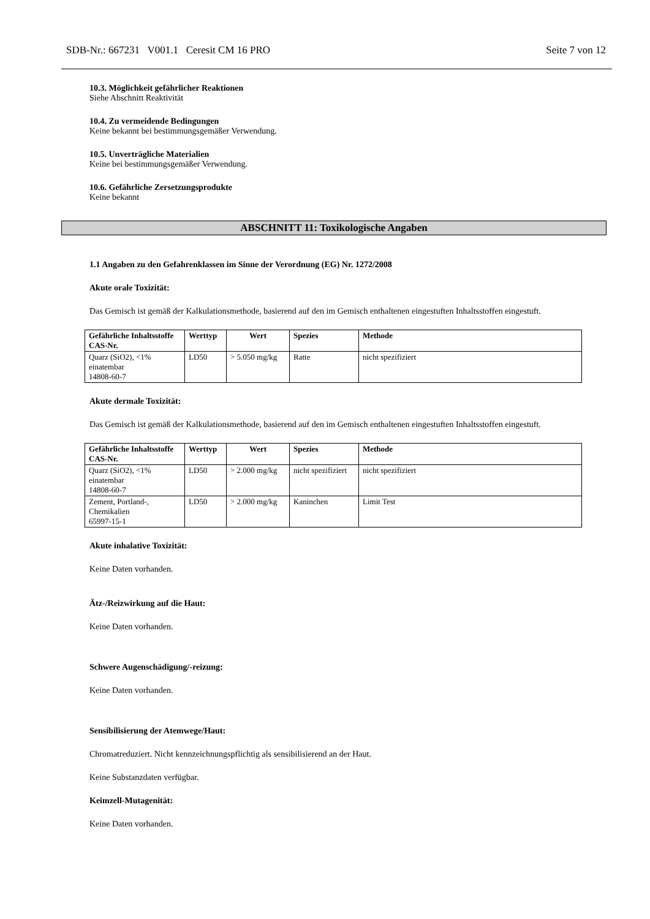SDB-Nr.: 667231 V001.1 Ceresit CM 16 PRO Seite 7 von 12
10.3. Möglichkeit gefährlicher Reaktionen
Siehe Abschnitt Reaktivität
10.4. Zu vermeidende Bedingungen
Keine bekannt bei bestimmungsgemäßer Verwendung.
10.5. Unverträgliche Materialien
Keine bei bestimmungsgemäßer Verwendung.
10.6. Gefährliche Zersetzungsprodukte
Keine bekannt
ABSCHNITT 11: Toxikologische Angaben
1.1 Angaben zu den Gefahrenklassen im Sinne der Verordnung (EG) Nr. 1272/2008
Akute orale Toxizität:
Das Gemisch ist gemäß der Kalkulationsmethode, basierend auf den im Gemisch enthaltenen eingestuften Inhaltsstoffen eingestuft.
| Gefährliche Inhaltsstoffe CAS-Nr. | Werttyp | Wert | Spezies | Methode |
| --- | --- | --- | --- | --- |
| Quarz (SiO2), <1% einatembar 14808-60-7 | LD50 | > 5.050 mg/kg | Ratte | nicht spezifiziert |
Akute dermale Toxizität:
Das Gemisch ist gemäß der Kalkulationsmethode, basierend auf den im Gemisch enthaltenen eingestuften Inhaltsstoffen eingestuft.
| Gefährliche Inhaltsstoffe CAS-Nr. | Werttyp | Wert | Spezies | Methode |
| --- | --- | --- | --- | --- |
| Quarz (SiO2), <1% einatembar 14808-60-7 | LD50 | > 2.000 mg/kg | nicht spezifiziert | nicht spezifiziert |
| Zement, Portland-, Chemikalien 65997-15-1 | LD50 | > 2.000 mg/kg | Kaninchen | Limit Test |
Akute inhalative Toxizität:
Keine Daten vorhanden.
Ätz-/Reizwirkung auf die Haut:
Keine Daten vorhanden.
Schwere Augenschädigung/-reizung:
Keine Daten vorhanden.
Sensibilisierung der Atemwege/Haut:
Chromatreduziert. Nicht kennzeichnungspflichtig als sensibilisierend an der Haut.
Keine Substanzdaten verfügbar.
Keimzell-Mutagenität:
Keine Daten vorhanden.